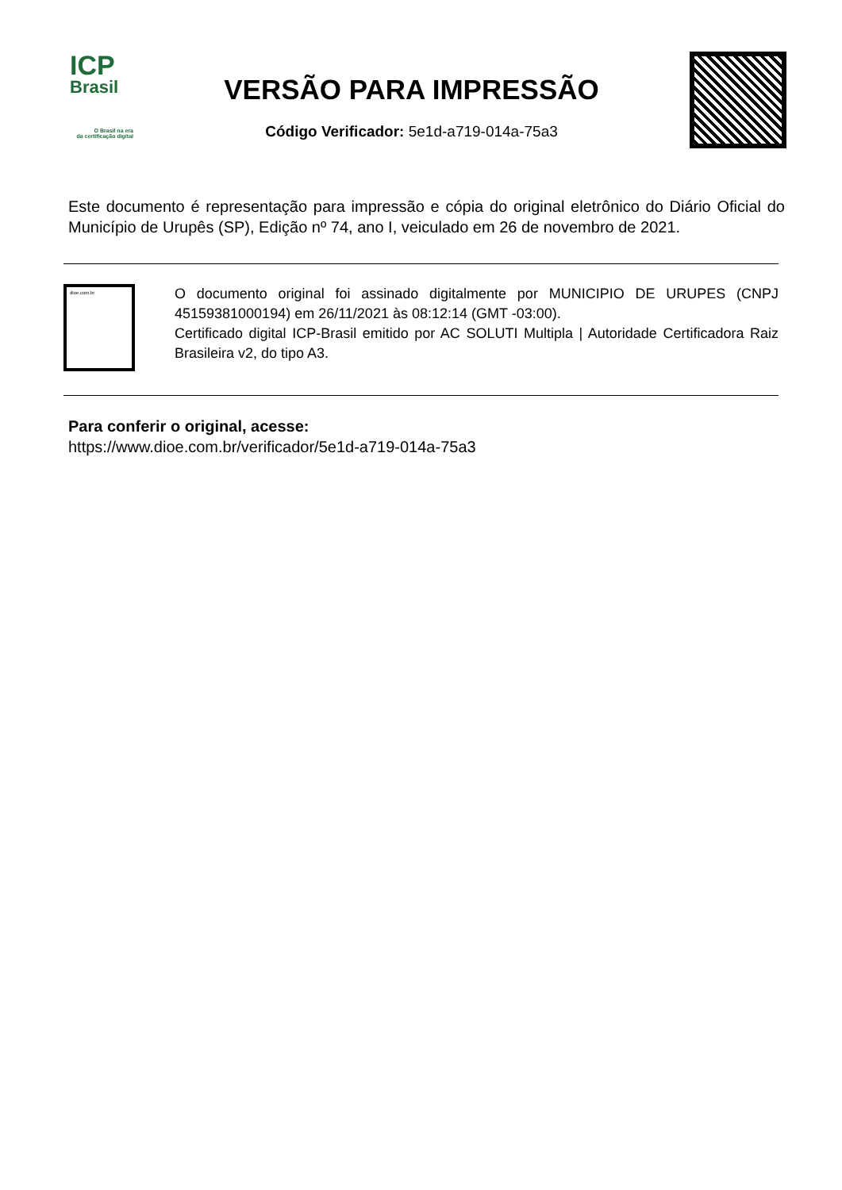ICP
Brasil
O Brasil na era
da certificação digital
VERSÃO PARA IMPRESSÃO
Código Verificador: 5e1d-a719-014a-75a3
Este documento é representação para impressão e cópia do original eletrônico do Diário Oficial do Município de Urupês (SP), Edição nº 74, ano I, veiculado em 26 de novembro de 2021.
dioe.com.br
O documento original foi assinado digitalmente por MUNICIPIO DE URUPES (CNPJ 45159381000194) em 26/11/2021 às 08:12:14 (GMT -03:00).
Certificado digital ICP-Brasil emitido por AC SOLUTI Multipla | Autoridade Certificadora Raiz Brasileira v2, do tipo A3.
Para conferir o original, acesse:
https://www.dioe.com.br/verificador/5e1d-a719-014a-75a3